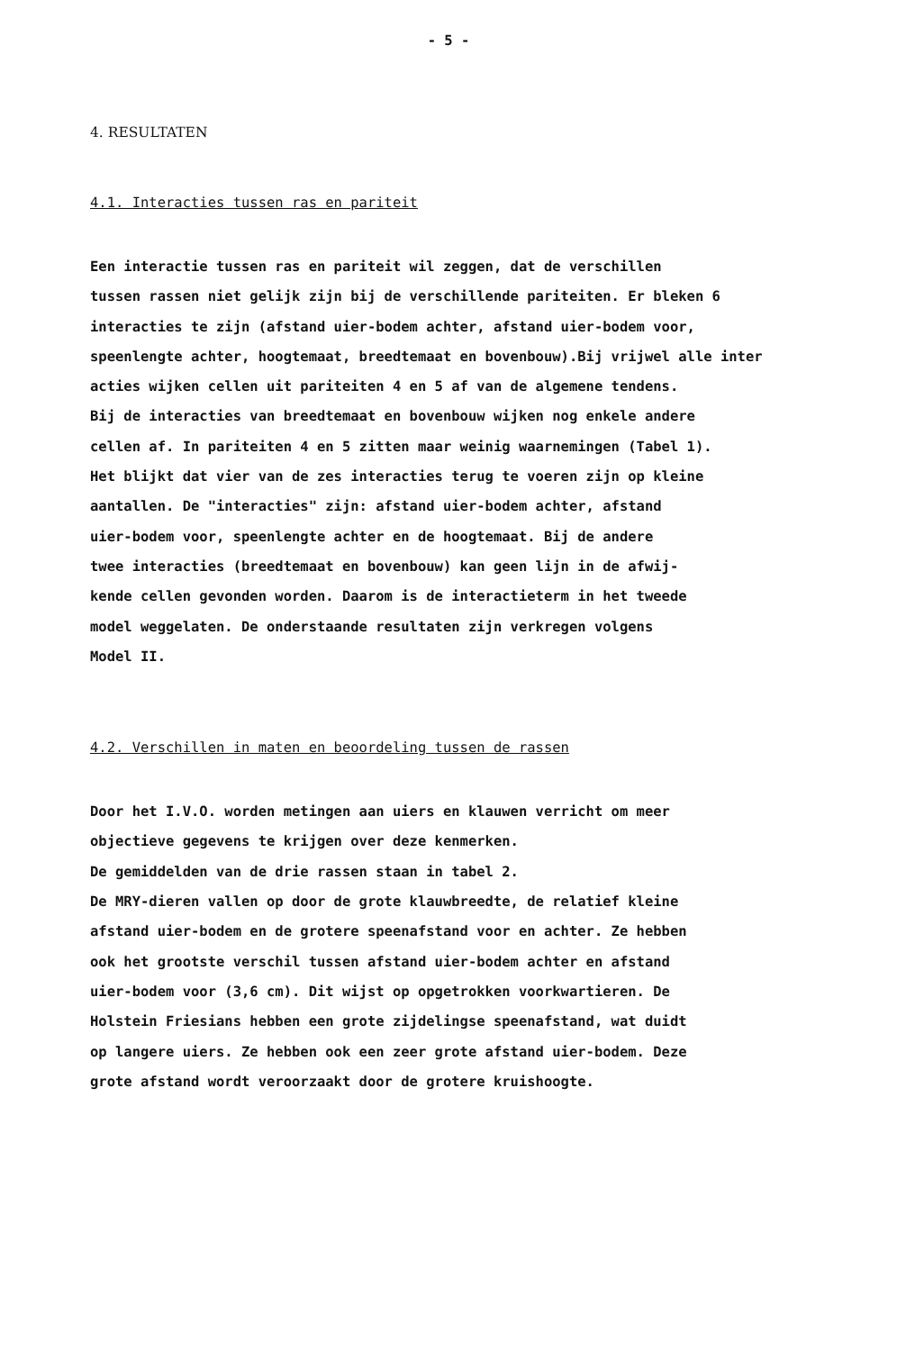- 5 -
4. RESULTATEN
4.1. Interacties tussen ras en pariteit
Een interactie tussen ras en pariteit wil zeggen, dat de verschillen
tussen rassen niet gelijk zijn bij de verschillende pariteiten. Er bleken 6
interacties te zijn (afstand uier-bodem achter, afstand uier-bodem voor,
speenlengte achter, hoogtemaat, breedtemaat en bovenbouw).Bij vrijwel alle inter
acties wijken cellen uit pariteiten 4 en 5 af van de algemene tendens.
Bij de interacties van breedtemaat en bovenbouw wijken nog enkele andere
cellen af. In pariteiten 4 en 5 zitten maar weinig waarnemingen (Tabel 1).
Het blijkt dat vier van de zes interacties terug te voeren zijn op kleine
aantallen. De "interacties" zijn: afstand uier-bodem achter, afstand
uier-bodem voor, speenlengte achter en de hoogtemaat. Bij de andere
twee interacties (breedtemaat en bovenbouw) kan geen lijn in de afwij-
kende cellen gevonden worden. Daarom is de interactieterm in het tweede
model weggelaten. De onderstaande resultaten zijn verkregen volgens
Model II.
4.2. Verschillen in maten en beoordeling tussen de rassen
Door het I.V.O. worden metingen aan uiers en klauwen verricht om meer
objectieve gegevens te krijgen over deze kenmerken.
De gemiddelden van de drie rassen staan in tabel 2.
De MRY-dieren vallen op door de grote klauwbreedte, de relatief kleine
afstand uier-bodem en de grotere speenafstand voor en achter. Ze hebben
ook het grootste verschil tussen afstand uier-bodem achter en afstand
uier-bodem voor (3,6 cm). Dit wijst op opgetrokken voorkwartieren. De
Holstein Friesians hebben een grote zijdelingse speenafstand, wat duidt
op langere uiers. Ze hebben ook een zeer grote afstand uier-bodem. Deze
grote afstand wordt veroorzaakt door de grotere kruishoogte.